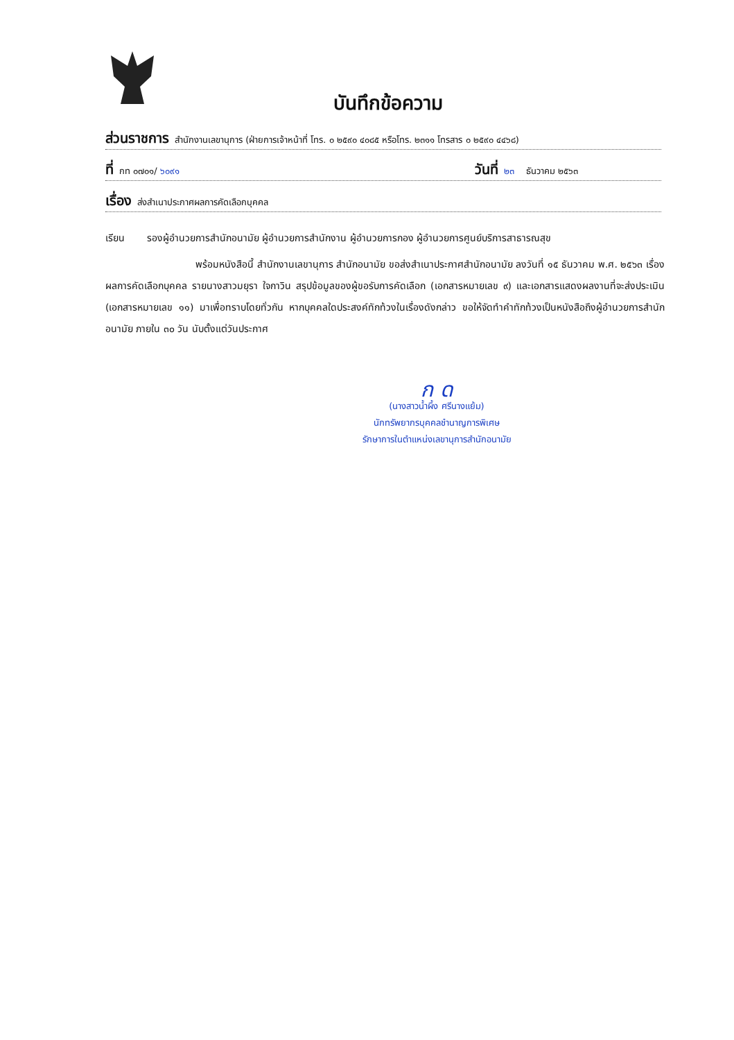บันทึกข้อความ
ส่วนราชการ สำนักงานเลขานุการ (ฝ่ายการเจ้าหน้าที่ โทร. ๐ ๒๕๙๐ ๔๐๘๕ หรือโทร. ๒๓๑๑ โทรสาร ๐ ๒๕๙๐ ๔๔๖๘)
ที่ กท ๐๗๐๑/ ๖๐๙๑ วันที่ ๒๓ ธันวาคม ๒๕๖๓
เรื่อง ส่งสำเนาประกาศผลการคัดเลือกบุคคล
เรียน รองผู้อำนวยการสำนักอนามัย ผู้อำนวยการสำนักงาน ผู้อำนวยการกอง ผู้อำนวยการศูนย์บริการสาธารณสุข
พร้อมหนังสือนี้ สำนักงานเลขานุการ สำนักอนามัย ขอส่งสำเนาประกาศสำนักอนามัย ลงวันที่ ๑๕ ธันวาคม พ.ศ. ๒๕๖๓ เรื่อง ผลการคัดเลือกบุคคล รายนางสาวมยุรา ใจกาวิน สรุปข้อมูลของผู้ขอรับการคัดเลือก (เอกสารหมายเลข ๙) และเอกสารแสดงผลงานที่จะส่งประเมิน (เอกสารหมายเลข ๑๑) มาเพื่อทราบโดยทั่วกัน หากบุคคลใดประสงค์ทักท้วงในเรื่องดังกล่าว ขอให้จัดทำคำทักท้วงเป็นหนังสือถึงผู้อำนวยการสำนักอนามัย ภายใน ๓๐ วัน นับตั้งแต่วันประกาศ
ก ด
(นางสาวน้ำผึ้ง ศรีนางแย้ม)
นักทรัพยากรบุคคลชำนาญการพิเศษ
รักษาการในตำแหน่งเลขานุการสำนักอนามัย